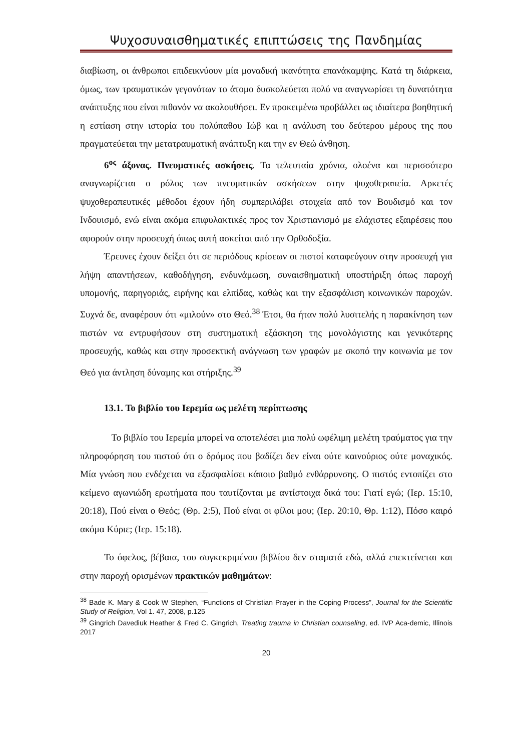Ψυχοσυναισθηματικές επιπτώσεις της Πανδημίας
διαβίωση, οι άνθρωποι επιδεικνύουν μία μοναδική ικανότητα επανάκαμψης. Κατά τη διάρκεια, όμως, των τραυματικών γεγονότων το άτομο δυσκολεύεται πολύ να αναγνωρίσει τη δυνατότητα ανάπτυξης που είναι πιθανόν να ακολουθήσει. Εν προκειμένω προβάλλει ως ιδιαίτερα βοηθητική η εστίαση στην ιστορία του πολύπαθου Ιώβ και η ανάλυση του δεύτερου μέρους της που πραγματεύεται την μετατραυματική ανάπτυξη και την εν Θεώ άνθηση.
6<sup>ος</sup> άξονας. Πνευματικές ασκήσεις. Τα τελευταία χρόνια, ολοένα και περισσότερο αναγνωρίζεται ο ρόλος των πνευματικών ασκήσεων στην ψυχοθεραπεία. Αρκετές ψυχοθεραπευτικές μέθοδοι έχουν ήδη συμπεριλάβει στοιχεία από τον Βουδισμό και τον Ινδουισμό, ενώ είναι ακόμα επιφυλακτικές προς τον Χριστιανισμό με ελάχιστες εξαιρέσεις που αφορούν στην προσευχή όπως αυτή ασκείται από την Ορθοδοξία.
Έρευνες έχουν δείξει ότι σε περιόδους κρίσεων οι πιστοί καταφεύγουν στην προσευχή για λήψη απαντήσεων, καθοδήγηση, ενδυνάμωση, συναισθηματική υποστήριξη όπως παροχή υπομονής, παρηγοριάς, ειρήνης και ελπίδας, καθώς και την εξασφάλιση κοινωνικών παροχών. Συχνά δε, αναφέρουν ότι «μιλούν» στο Θεό.<sup>38</sup> Έτσι, θα ήταν πολύ λυσιτελής η παρακίνηση των πιστών να εντρυφήσουν στη συστηματική εξάσκηση της μονολόγιστης και γενικότερης προσευχής, καθώς και στην προσεκτική ανάγνωση των γραφών με σκοπό την κοινωνία με τον Θεό για άντληση δύναμης και στήριξης.<sup>39</sup>
13.1. Το βιβλίο του Ιερεμία ως μελέτη περίπτωσης
Το βιβλίο του Ιερεμία μπορεί να αποτελέσει μια πολύ ωφέλιμη μελέτη τραύματος για την πληροφόρηση του πιστού ότι ο δρόμος που βαδίζει δεν είναι ούτε καινούριος ούτε μοναχικός. Μία γνώση που ενδέχεται να εξασφαλίσει κάποιο βαθμό ενθάρρυνσης. Ο πιστός εντοπίζει στο κείμενο αγωνιώδη ερωτήματα που ταυτίζονται με αντίστοιχα δικά του: Γιατί εγώ; (Ιερ. 15:10, 20:18), Πού είναι ο Θεός; (Θρ. 2:5), Πού είναι οι φίλοι μου; (Ιερ. 20:10, Θρ. 1:12), Πόσο καιρό ακόμα Κύριε; (Ιερ. 15:18).
Το όφελος, βέβαια, του συγκεκριμένου βιβλίου δεν σταματά εδώ, αλλά επεκτείνεται και στην παροχή ορισμένων πρακτικών μαθημάτων:
<sup>38</sup> Bade K. Mary & Cook W Stephen, “Functions of Christian Prayer in the Coping Process”, Journal for the Scientific Study of Religion, Vol 1. 47, 2008, p.125
<sup>39</sup> Gingrich Davediuk Heather & Fred C. Gingrich, Treating trauma in Christian counseling, ed. IVP Aca-demic, Illinois 2017
20